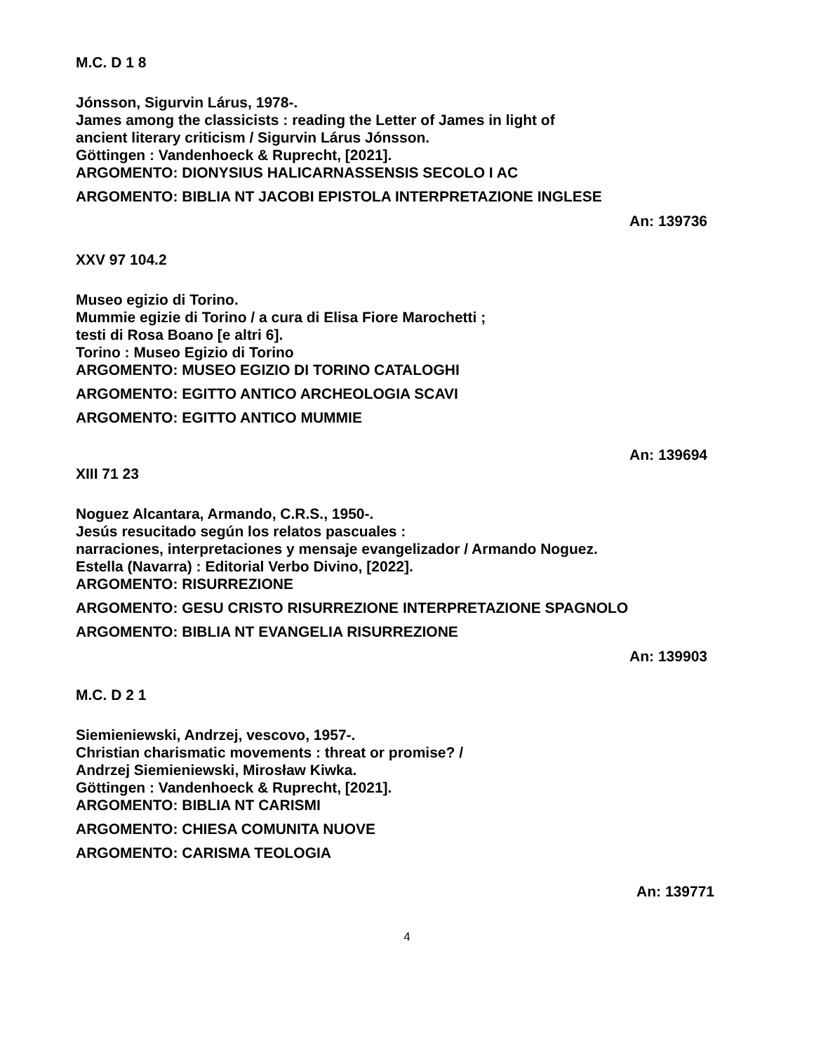M.C. D 1 8
Jónsson, Sigurvin Lárus, 1978-.
James among the classicists : reading the Letter of James in light of
ancient literary criticism / Sigurvin Lárus Jónsson.
Göttingen : Vandenhoeck & Ruprecht, [2021].
ARGOMENTO: DIONYSIUS HALICARNASSENSIS SECOLO I AC
ARGOMENTO: BIBLIA NT JACOBI EPISTOLA INTERPRETAZIONE INGLESE
An: 139736
XXV 97 104.2
Museo egizio di Torino.
Mummie egizie di Torino / a cura di Elisa Fiore Marochetti ;
testi di Rosa Boano [e altri 6].
Torino : Museo Egizio di Torino
ARGOMENTO: MUSEO EGIZIO DI TORINO CATALOGHI
ARGOMENTO: EGITTO ANTICO ARCHEOLOGIA SCAVI
ARGOMENTO: EGITTO ANTICO MUMMIE
An: 139694
XIII 71 23
Noguez Alcantara, Armando, C.R.S., 1950-.
Jesús resucitado según los relatos pascuales :
narraciones, interpretaciones y mensaje evangelizador / Armando Noguez.
Estella (Navarra) : Editorial Verbo Divino, [2022].
ARGOMENTO: RISURREZIONE
ARGOMENTO: GESU CRISTO RISURREZIONE INTERPRETAZIONE SPAGNOLO
ARGOMENTO: BIBLIA NT EVANGELIA RISURREZIONE
An: 139903
M.C. D 2 1
Siemieniewski, Andrzej, vescovo, 1957-.
Christian charismatic movements : threat or promise? /
Andrzej Siemieniewski, Mirosław Kiwka.
Göttingen : Vandenhoeck & Ruprecht, [2021].
ARGOMENTO: BIBLIA NT CARISMI
ARGOMENTO: CHIESA COMUNITA NUOVE
ARGOMENTO: CARISMA TEOLOGIA
An: 139771
4